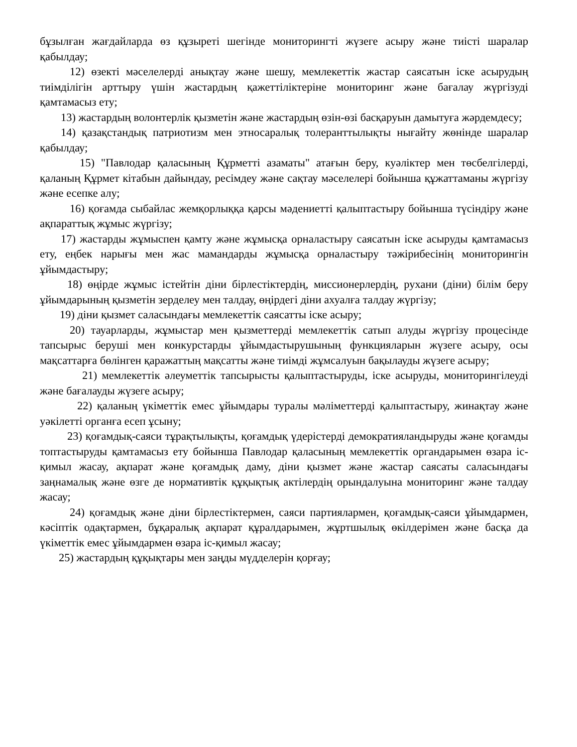бұзылған жағдайларда өз құзыреті шегінде мониторингті жүзеге асыру және тиісті шаралар қабылдау;
12) өзекті мәселелерді анықтау және шешу, мемлекеттік жастар саясатын іске асырудың тиімділігін арттыру үшін жастардың қажеттіліктеріне мониторинг және бағалау жүргізуді қамтамасыз ету;
13) жастардың волонтерлік қызметін және жастардың өзін-өзі басқаруын дамытуға жәрдемдесу;
14) қазақстандық патриотизм мен этносаралық толеранттылықты нығайту жөнінде шаралар қабылдау;
15) "Павлодар қаласының Құрметті азаматы" атағын беру, куәліктер мен төсбелгілерді, қаланың Құрмет кітабын дайындау, ресімдеу және сақтау мәселелері бойынша құжаттаманы жүргізу және есепке алу;
16) қоғамда сыбайлас жемқорлыққа қарсы мәдениетті қалыптастыру бойынша түсіндіру және ақпараттық жұмыс жүргізу;
17) жастарды жұмыспен қамту және жұмысқа орналастыру саясатын іске асыруды қамтамасыз ету, еңбек нарығы мен жас мамандарды жұмысқа орналастыру тәжірибесінің мониторингін ұйымдастыру;
18) өңірде жұмыс істейтін діни бірлестіктердің, миссионерлердің, рухани (діни) білім беру ұйымдарының қызметін зерделеу мен талдау, өңірдегі діни ахуалға талдау жүргізу;
19) діни қызмет саласындағы мемлекеттік саясатты іске асыру;
20) тауарларды, жұмыстар мен қызметтерді мемлекеттік сатып алуды жүргізу процесінде тапсырыс беруші мен конкурстарды ұйымдастырушының функцияларын жүзеге асыру, осы мақсаттарға бөлінген қаражаттың мақсатты және тиімді жұмсалуын бақылауды жүзеге асыру;
21) мемлекеттік әлеуметтік тапсырысты қалыптастыруды, іске асыруды, мониторингілеуді және бағалауды жүзеге асыру;
22) қаланың үкіметтік емес ұйымдары туралы мәліметтерді қалыптастыру, жинақтау және уәкілетті органға есеп ұсыну;
23) қоғамдық-саяси тұрақтылықты, қоғамдық үдерістерді демократияландыруды және қоғамды топтастыруды қамтамасыз ету бойынша Павлодар қаласының мемлекеттік органдарымен өзара іс-қимыл жасау, ақпарат және қоғамдық даму, діни қызмет және жастар саясаты саласындағы заңнамалық және өзге де нормативтік құқықтық актілердің орындалуына мониторинг және талдау жасау;
24) қоғамдық және діни бірлестіктермен, саяси партиялармен, қоғамдық-саяси ұйымдармен, кәсіптік одақтармен, бұқаралық ақпарат құралдарымен, жұртшылық өкілдерімен және басқа да үкіметтік емес ұйымдармен өзара іс-қимыл жасау;
25) жастардың құқықтары мен заңды мүдделерін қорғау;